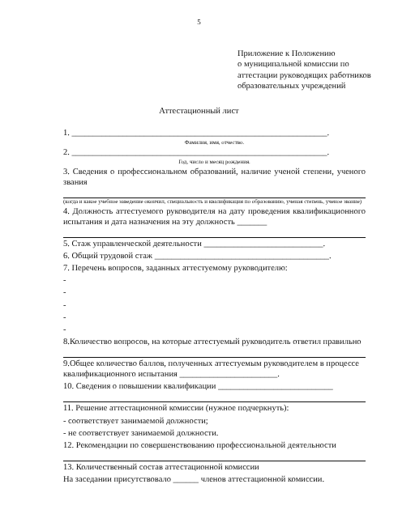5
Приложение к Положению
о муниципальной комиссии по аттестации руководящих работников образовательных учреждений
Аттестационный лист
1. ____________________________________________________________.
Фамилия, имя, отчество.
2. ____________________________________________________________.
Год, число и месяц рождения.
3. Сведения о профессиональном образований, наличие ученой степени, ученого звания
(когда и какое учебное заведение окончил, специальность и квалификация по образованию, ученая степень, ученое звание)
4. Должность аттестуемого руководителя на дату проведения квалификационного испытания и дата назначения на эту должность _______
5. Стаж управленческой деятельности ____________________________.
6. Общий трудовой стаж _________________________________________.
7. Перечень вопросов, заданных аттестуемому руководителю:
-
-
-
-
-
8.Количество вопросов, на которые аттестуемый руководитель ответил правильно
9.Общее количество баллов, полученных аттестуемым руководителем в процессе квалификационного испытания _______________________.
10. Сведения о повышении квалификации ___________________________
11. Решение аттестационной комиссии (нужное подчеркнуть):
- соответствует занимаемой должности;
- не соответствует занимаемой должности.
12. Рекомендации по совершенствованию профессиональной деятельности
13. Количественный состав аттестационной комиссии
На заседании присутствовало ______ членов аттестационной комиссии.